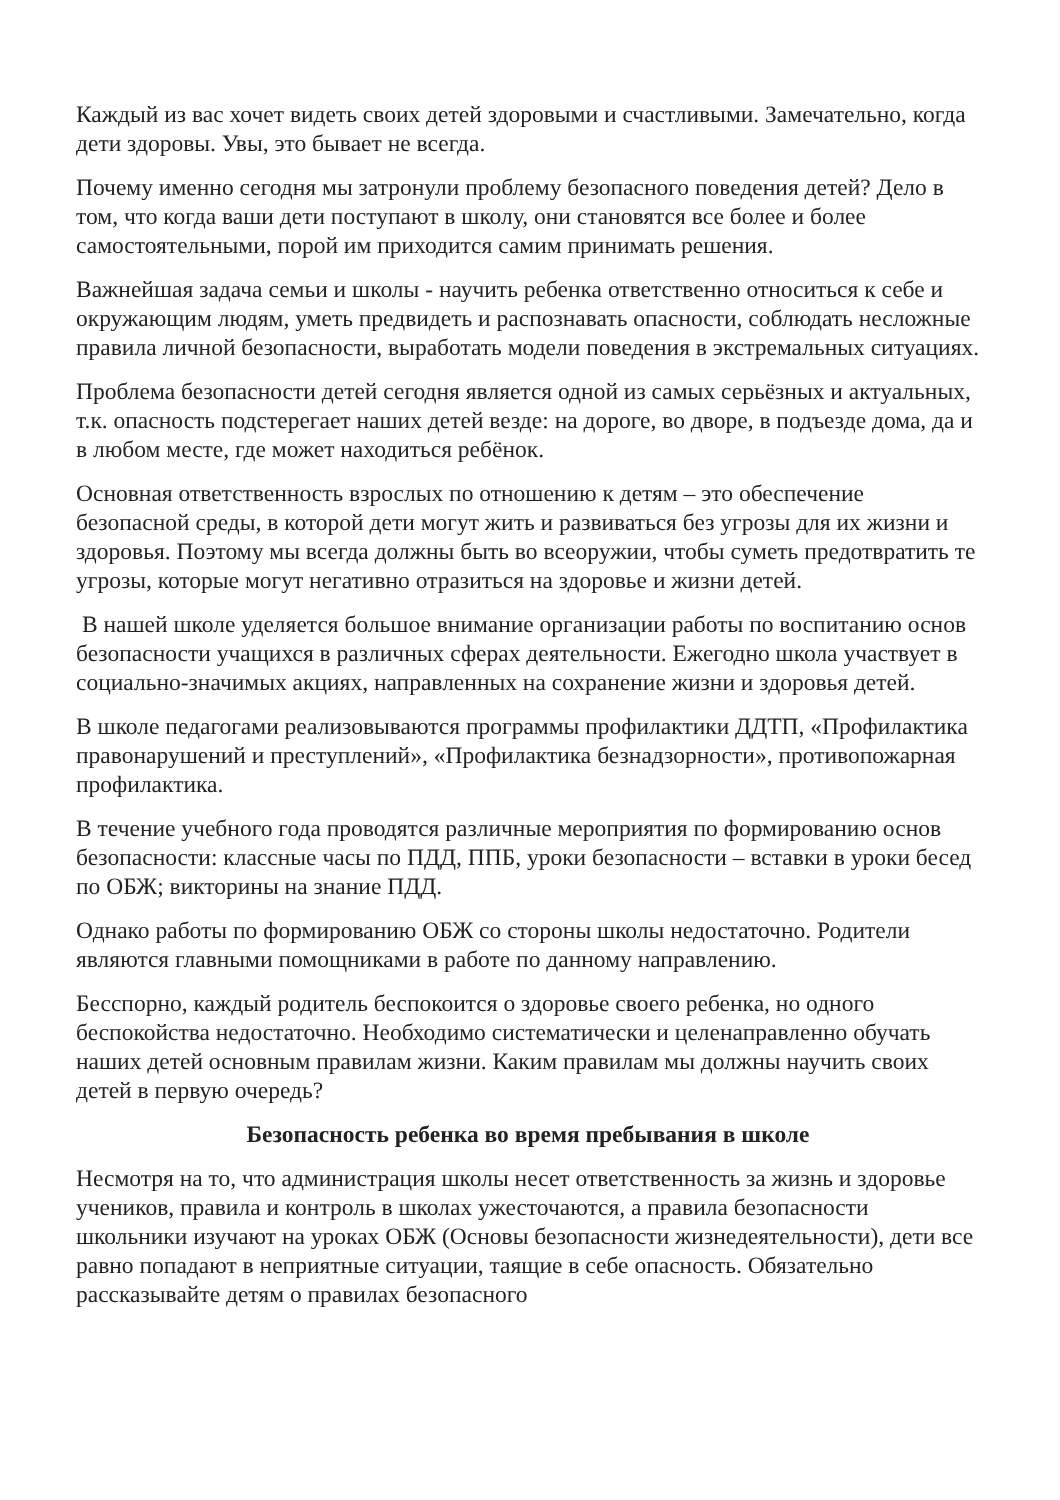Каждый из вас хочет видеть своих детей здоровыми и счастливыми. Замечательно, когда дети здоровы. Увы, это бывает не всегда.
Почему именно сегодня мы затронули проблему безопасного поведения детей? Дело в том, что когда ваши дети поступают в школу, они становятся все более и более самостоятельными, порой им приходится самим принимать решения.
Важнейшая задача семьи и школы - научить ребенка ответственно относиться к себе и окружающим людям, уметь предвидеть и распознавать опасности, соблюдать несложные правила личной безопасности, выработать модели поведения в экстремальных ситуациях.
Проблема безопасности детей сегодня является одной из самых серьёзных и актуальных, т.к. опасность подстерегает наших детей везде: на дороге, во дворе, в подъезде дома, да и в любом месте, где может находиться ребёнок.
Основная ответственность взрослых по отношению к детям – это обеспечение безопасной среды, в которой дети могут жить и развиваться без угрозы для их жизни и здоровья. Поэтому мы всегда должны быть во всеоружии, чтобы суметь предотвратить те угрозы, которые могут негативно отразиться на здоровье и жизни детей.
В нашей школе уделяется большое внимание организации работы по воспитанию основ безопасности учащихся в различных сферах деятельности. Ежегодно школа участвует в социально-значимых акциях, направленных на сохранение жизни и здоровья детей.
В школе педагогами реализовываются программы профилактики ДДТП, «Профилактика правонарушений и преступлений», «Профилактика безнадзорности», противопожарная профилактика.
В течение учебного года проводятся различные мероприятия по формированию основ безопасности: классные часы по ПДД, ППБ, уроки безопасности – вставки в уроки бесед по ОБЖ; викторины на знание ПДД.
Однако работы по формированию ОБЖ со стороны школы недостаточно. Родители являются главными помощниками в работе по данному направлению.
Бесспорно, каждый родитель беспокоится о здоровье своего ребенка, но одного беспокойства недостаточно. Необходимо систематически и целенаправленно обучать наших детей основным правилам жизни. Каким правилам мы должны научить своих детей в первую очередь?
Безопасность ребенка во время пребывания в школе
Несмотря на то, что администрация школы несет ответственность за жизнь и здоровье учеников, правила и контроль в школах ужесточаются, а правила безопасности школьники изучают на уроках ОБЖ (Основы безопасности жизнедеятельности), дети все равно попадают в неприятные ситуации, таящие в себе опасность. Обязательно рассказывайте детям о правилах безопасного